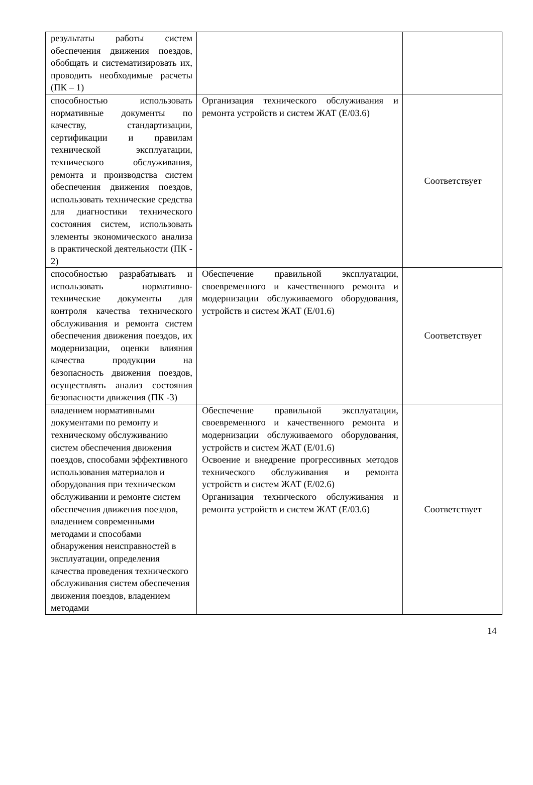| результаты работы систем обеспечения движения поездов, обобщать и систематизировать их, проводить необходимые расчеты (ПК – 1) | | |
| способностью использовать нормативные документы по качеству, стандартизации, сертификации и правилам технической эксплуатации, технического обслуживания, ремонта и производства систем обеспечения движения поездов, использовать технические средства для диагностики технического состояния систем, использовать элементы экономического анализа в практической деятельности (ПК - 2) | Организация технического обслуживания и ремонта устройств и систем ЖАТ (Е/03.6) | Соответствует |
| способностью разрабатывать и использовать нормативно-технические документы для контроля качества технического обслуживания и ремонта систем обеспечения движения поездов, их модернизации, оценки влияния качества продукции на безопасность движения поездов, осуществлять анализ состояния безопасности движения (ПК -3) | Обеспечение правильной эксплуатации, своевременного и качественного ремонта и модернизации обслуживаемого оборудования, устройств и систем ЖАТ (Е/01.6) | Соответствует |
| владением нормативными документами по ремонту и техническому обслуживанию систем обеспечения движения поездов, способами эффективного использования материалов и оборудования при техническом обслуживании и ремонте систем обеспечения движения поездов, владением современными методами и способами обнаружения неисправностей в эксплуатации, определения качества проведения технического обслуживания систем обеспечения движения поездов, владением методами | Обеспечение правильной эксплуатации, своевременного и качественного ремонта и модернизации обслуживаемого оборудования, устройств и систем ЖАТ (Е/01.6) Освоение и внедрение прогрессивных методов технического обслуживания и ремонта устройств и систем ЖАТ (Е/02.6) Организация технического обслуживания и ремонта устройств и систем ЖАТ (Е/03.6) | Соответствует |
14